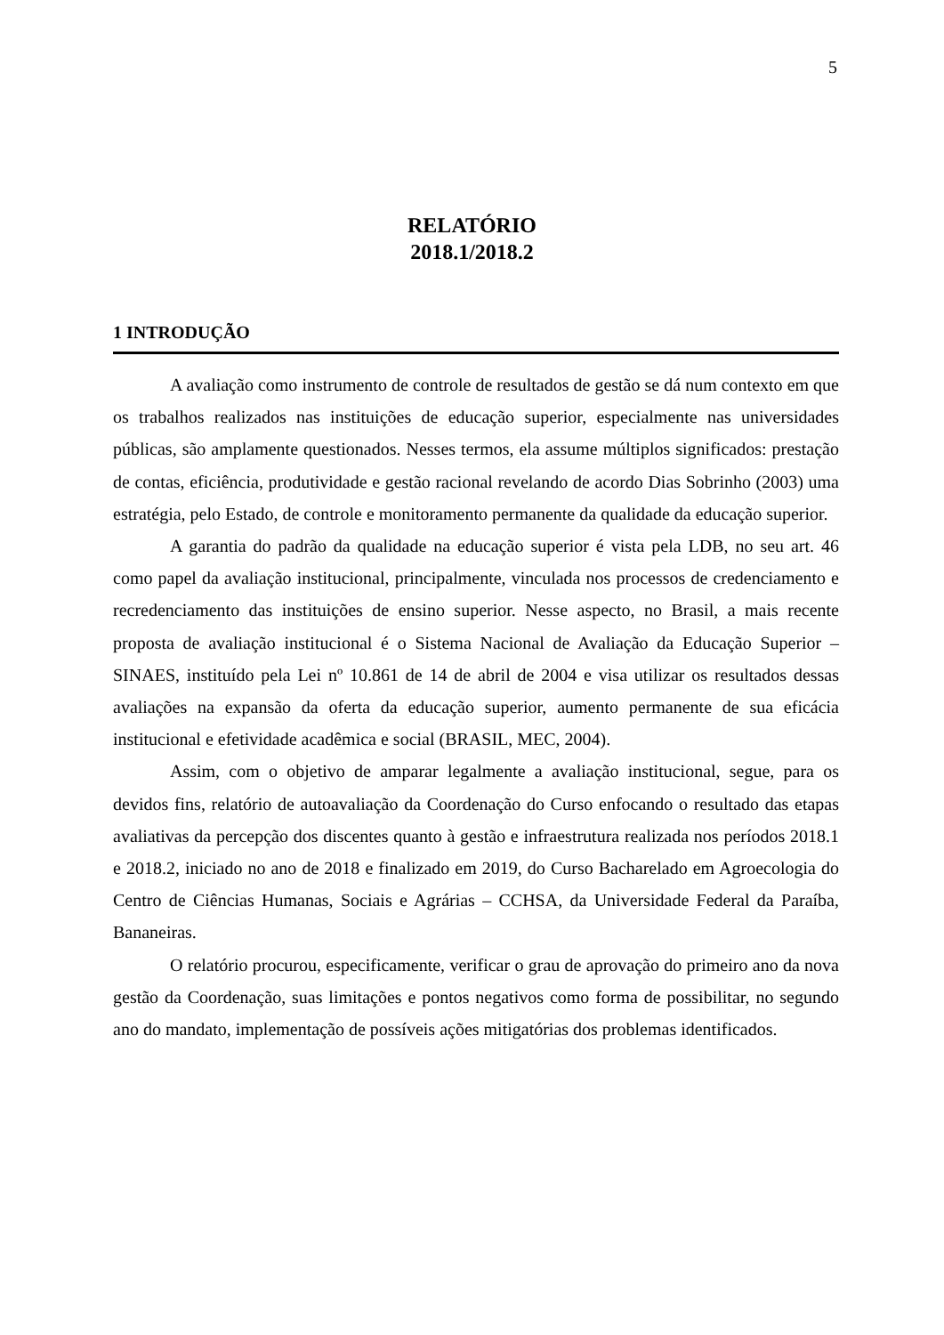5
RELATÓRIO
2018.1/2018.2
1 INTRODUÇÃO
A avaliação como instrumento de controle de resultados de gestão se dá num contexto em que os trabalhos realizados nas instituições de educação superior, especialmente nas universidades públicas, são amplamente questionados. Nesses termos, ela assume múltiplos significados: prestação de contas, eficiência, produtividade e gestão racional revelando de acordo Dias Sobrinho (2003) uma estratégia, pelo Estado, de controle e monitoramento permanente da qualidade da educação superior.
A garantia do padrão da qualidade na educação superior é vista pela LDB, no seu art. 46 como papel da avaliação institucional, principalmente, vinculada nos processos de credenciamento e recredenciamento das instituições de ensino superior. Nesse aspecto, no Brasil, a mais recente proposta de avaliação institucional é o Sistema Nacional de Avaliação da Educação Superior – SINAES, instituído pela Lei nº 10.861 de 14 de abril de 2004 e visa utilizar os resultados dessas avaliações na expansão da oferta da educação superior, aumento permanente de sua eficácia institucional e efetividade acadêmica e social (BRASIL, MEC, 2004).
Assim, com o objetivo de amparar legalmente a avaliação institucional, segue, para os devidos fins, relatório de autoavaliação da Coordenação do Curso enfocando o resultado das etapas avaliativas da percepção dos discentes quanto à gestão e infraestrutura realizada nos períodos 2018.1 e 2018.2, iniciado no ano de 2018 e finalizado em 2019, do Curso Bacharelado em Agroecologia do Centro de Ciências Humanas, Sociais e Agrárias – CCHSA, da Universidade Federal da Paraíba, Bananeiras.
O relatório procurou, especificamente, verificar o grau de aprovação do primeiro ano da nova gestão da Coordenação, suas limitações e pontos negativos como forma de possibilitar, no segundo ano do mandato, implementação de possíveis ações mitigatórias dos problemas identificados.